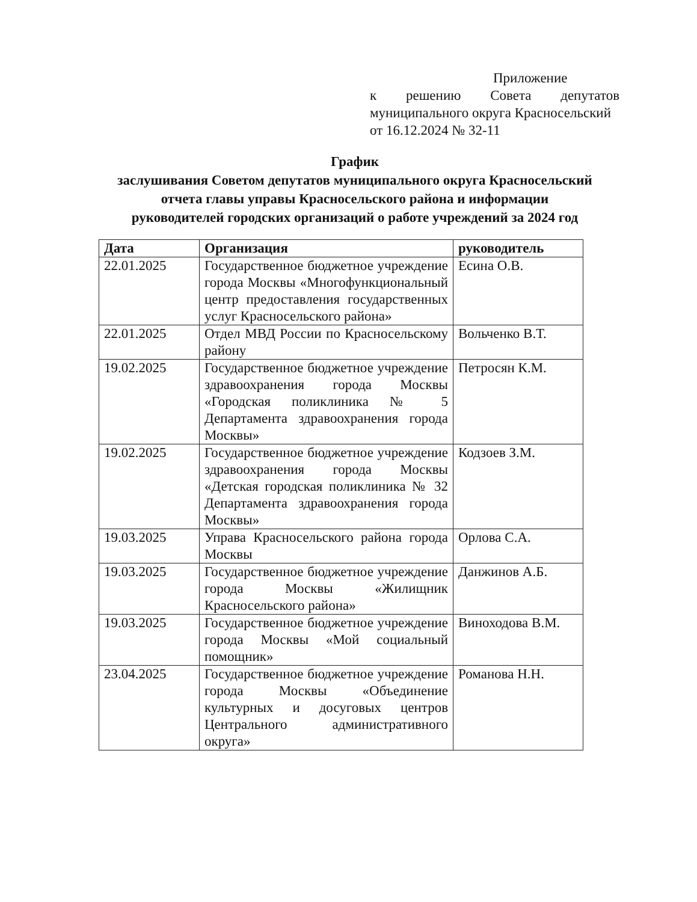Приложение
к решению Совета депутатов
муниципального округа Красносельский
от 16.12.2024 № 32-11
График
заслушивания Советом депутатов муниципального округа Красносельский
отчета главы управы Красносельского района и информации
руководителей городских организаций о работе учреждений за 2024 год
| Дата | Организация | руководитель |
| --- | --- | --- |
| 22.01.2025 | Государственное бюджетное учреждение города Москвы «Многофункциональный центр предоставления государственных услуг Красносельского района» | Есина О.В. |
| 22.01.2025 | Отдел МВД России по Красносельскому району | Вольченко В.Т. |
| 19.02.2025 | Государственное бюджетное учреждение здравоохранения города Москвы «Городская поликлиника № 5 Департамента здравоохранения города Москвы» | Петросян К.М. |
| 19.02.2025 | Государственное бюджетное учреждение здравоохранения города Москвы «Детская городская поликлиника № 32 Департамента здравоохранения города Москвы» | Кодзоев З.М. |
| 19.03.2025 | Управа Красносельского района города Москвы | Орлова С.А. |
| 19.03.2025 | Государственное бюджетное учреждение города Москвы «Жилищник Красносельского района» | Данжинов А.Б. |
| 19.03.2025 | Государственное бюджетное учреждение города Москвы «Мой социальный помощник» | Виноходова В.М. |
| 23.04.2025 | Государственное бюджетное учреждение города Москвы «Объединение культурных и досуговых центров Центрального административного округа» | Романова Н.Н. |